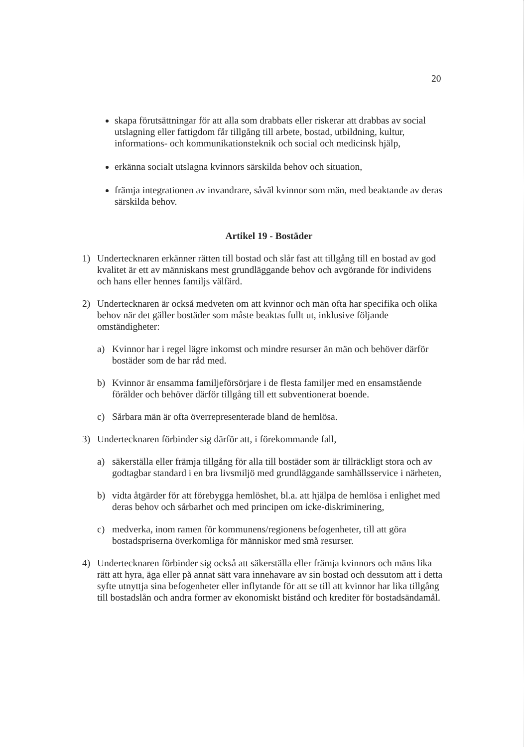20
skapa förutsättningar för att alla som drabbats eller riskerar att drabbas av social utslagning eller fattigdom får tillgång till arbete, bostad, utbildning, kultur, informations- och kommunikationsteknik och social och medicinsk hjälp,
erkänna socialt utslagna kvinnors särskilda behov och situation,
främja integrationen av invandrare, såväl kvinnor som män, med beaktande av deras särskilda behov.
Artikel 19 - Bostäder
1) Undertecknaren erkänner rätten till bostad och slår fast att tillgång till en bostad av god kvalitet är ett av människans mest grundläggande behov och avgörande för individens och hans eller hennes familjs välfärd.
2) Undertecknaren är också medveten om att kvinnor och män ofta har specifika och olika behov när det gäller bostäder som måste beaktas fullt ut, inklusive följande omständigheter:
a) Kvinnor har i regel lägre inkomst och mindre resurser än män och behöver därför bostäder som de har råd med.
b) Kvinnor är ensamma familjeförsörjare i de flesta familjer med en ensamstående förälder och behöver därför tillgång till ett subventionerat boende.
c) Sårbara män är ofta överrepresenterade bland de hemlösa.
3) Undertecknaren förbinder sig därför att, i förekommande fall,
a) säkerställa eller främja tillgång för alla till bostäder som är tillräckligt stora och av godtagbar standard i en bra livsmiljö med grundläggande samhällsservice i närheten,
b) vidta åtgärder för att förebygga hemlöshet, bl.a. att hjälpa de hemlösa i enlighet med deras behov och sårbarhet och med principen om icke-diskriminering,
c) medverka, inom ramen för kommunens/regionens befogenheter, till att göra bostadspriserna överkomliga för människor med små resurser.
4) Undertecknaren förbinder sig också att säkerställa eller främja kvinnors och mäns lika rätt att hyra, äga eller på annat sätt vara innehavare av sin bostad och dessutom att i detta syfte utnyttja sina befogenheter eller inflytande för att se till att kvinnor har lika tillgång till bostadslån och andra former av ekonomiskt bistånd och krediter för bostadsändamål.